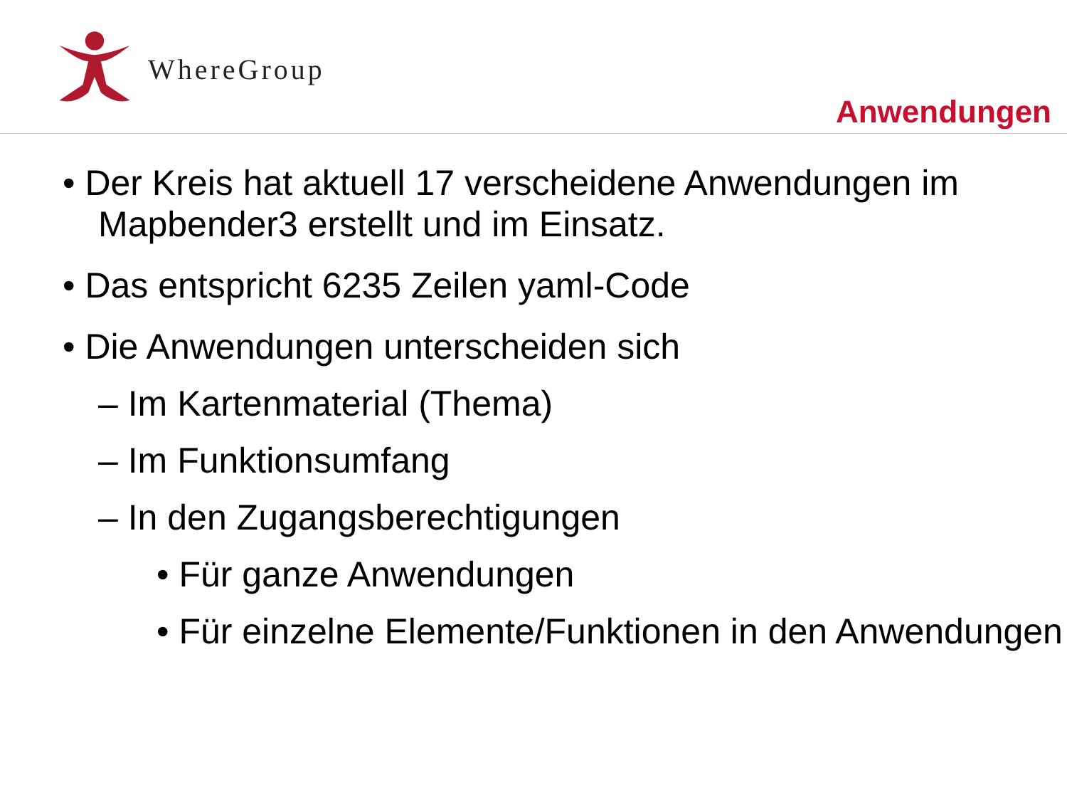WhereGroup
Anwendungen
• Der Kreis hat aktuell 17 verscheidene Anwendungen im Mapbender3 erstellt und im Einsatz.
• Das entspricht 6235 Zeilen yaml-Code
• Die Anwendungen unterscheiden sich
– Im Kartenmaterial (Thema)
– Im Funktionsumfang
– In den Zugangsberechtigungen
• Für ganze Anwendungen
• Für einzelne Elemente/Funktionen in den Anwendungen